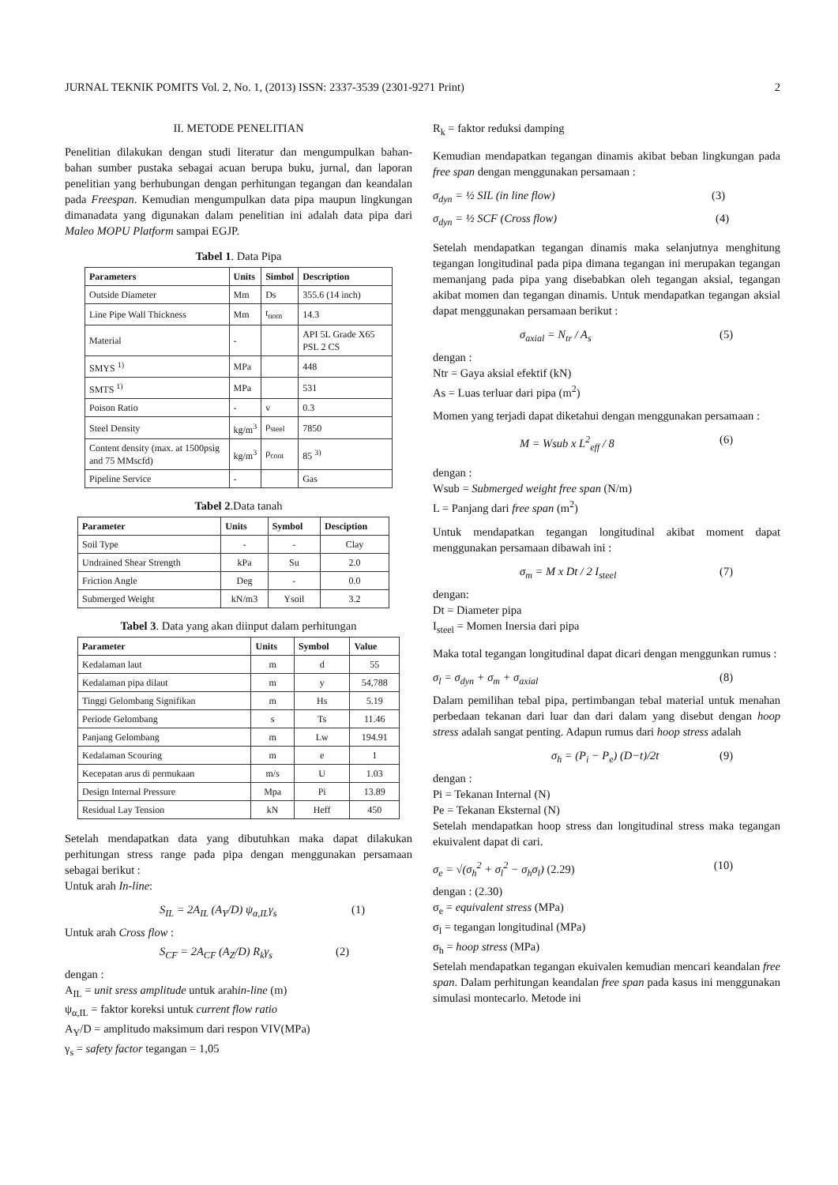JURNAL TEKNIK POMITS Vol. 2, No. 1, (2013) ISSN: 2337-3539 (2301-9271 Print) 2
II. METODE PENELITIAN
Penelitian dilakukan dengan studi literatur dan mengumpulkan bahan-bahan sumber pustaka sebagai acuan berupa buku, jurnal, dan laporan penelitian yang berhubungan dengan perhitungan tegangan dan keandalan pada Freespan. Kemudian mengumpulkan data pipa maupun lingkungan dimanadata yang digunakan dalam penelitian ini adalah data pipa dari Maleo MOPU Platform sampai EGJP.
Tabel 1. Data Pipa
| Parameters | Units | Simbol | Description |
| --- | --- | --- | --- |
| Outside Diameter | Mm | Ds | 355.6 (14 inch) |
| Line Pipe Wall Thickness | Mm | t<sub>nom</sub> | 14.3 |
| Material | - | | API 5L Grade X65 PSL 2 CS |
| SMYS <sup>1)</sup> | MPa | | 448 |
| SMTS <sup>1)</sup> | MPa | | 531 |
| Poison Ratio | - | v | 0.3 |
| Steel Density | kg/m<sup>3</sup> | ρ<sub>steel</sub> | 7850 |
| Content density (max. at 1500psig and 75 MMscfd) | kg/m<sup>3</sup> | ρ<sub>cont</sub> | 85 <sup>3)</sup> |
| Pipeline Service | - | | Gas |
Tabel 2.Data tanah
| Parameter | Units | Symbol | Desciption |
| --- | --- | --- | --- |
| Soil Type | - | - | Clay |
| Undrained Shear Strength | kPa | Su | 2.0 |
| Friction Angle | Deg | - | 0.0 |
| Submerged Weight | kN/m3 | Ysoil | 3.2 |
Tabel 3. Data yang akan diinput dalam perhitungan
| Parameter | Units | Symbol | Value |
| --- | --- | --- | --- |
| Kedalaman laut | m | d | 55 |
| Kedalaman pipa dilaut | m | y | 54,788 |
| Tinggi Gelombang Signifikan | m | Hs | 5.19 |
| Periode Gelombang | s | Ts | 11.46 |
| Panjang Gelombang | m | Lw | 194.91 |
| Kedalaman Scouring | m | e | 1 |
| Kecepatan arus di permukaan | m/s | U | 1.03 |
| Design Internal Pressure | Mpa | Pi | 13.89 |
| Residual Lay Tension | kN | Heff | 450 |
Setelah mendapatkan data yang dibutuhkan maka dapat dilakukan perhitungan stress range pada pipa dengan menggunakan persamaan sebagai berikut :
Untuk arah In-line:
S<sub>IL</sub> = 2A<sub>IL</sub> (A<sub>Y</sub>/D) ψ<sub>α,IL</sub>γ<sub>s</sub> (1)
Untuk arah Cross flow :
S<sub>CF</sub> = 2A<sub>CF</sub> (A<sub>Z</sub>/D) R<sub>k</sub>γ<sub>s</sub> (2)
dengan :
A<sub>IL</sub> = unit sress amplitude untuk arahin-line (m)
ψ<sub>α,IL</sub> = faktor koreksi untuk current flow ratio
A<sub>Y</sub>/D = amplitudo maksimum dari respon VIV(MPa)
γ<sub>s</sub> = safety factor tegangan = 1,05
R<sub>k</sub> = faktor reduksi damping
Kemudian mendapatkan tegangan dinamis akibat beban lingkungan pada free span dengan menggunakan persamaan :
σ<sub>dyn</sub> = ½ SIL (in line flow) (3)
σ<sub>dyn</sub> = ½ SCF (Cross flow) (4)
Setelah mendapatkan tegangan dinamis maka selanjutnya menghitung tegangan longitudinal pada pipa dimana tegangan ini merupakan tegangan memanjang pada pipa yang disebabkan oleh tegangan aksial, tegangan akibat momen dan tegangan dinamis. Untuk mendapatkan tegangan aksial dapat menggunakan persamaan berikut :
σ<sub>axial</sub> = N<sub>tr</sub> / A<sub>s</sub> (5)
dengan :
Ntr = Gaya aksial efektif (kN)
As = Luas terluar dari pipa (m<sup>2</sup>)
Momen yang terjadi dapat diketahui dengan menggunakan persamaan :
M = Wsub x L<sup>2</sup><sub>eff</sub> / 8 (6)
dengan :
Wsub = Submerged weight free span (N/m)
L = Panjang dari free span (m<sup>2</sup>)
Untuk mendapatkan tegangan longitudinal akibat moment dapat menggunakan persamaan dibawah ini :
σ<sub>m</sub> = M x Dt / 2 I<sub>steel</sub> (7)
dengan:
Dt = Diameter pipa
I<sub>steel</sub> = Momen Inersia dari pipa
Maka total tegangan longitudinal dapat dicari dengan menggunkan rumus :
σ<sub>l</sub> = σ<sub>dyn</sub> + σ<sub>m</sub> + σ<sub>axial</sub> (8)
Dalam pemilihan tebal pipa, pertimbangan tebal material untuk menahan perbedaan tekanan dari luar dan dari dalam yang disebut dengan hoop stress adalah sangat penting. Adapun rumus dari hoop stress adalah
σ<sub>h</sub> = (P<sub>i</sub> − P<sub>e</sub>) (D−t)/2t (9)
dengan :
Pi = Tekanan Internal (N)
Pe = Tekanan Eksternal (N)
Setelah mendapatkan hoop stress dan longitudinal stress maka tegangan ekuivalent dapat di cari.
σ<sub>e</sub> = √(σ<sub>h</sub><sup>2</sup> + σ<sub>l</sub><sup>2</sup> − σ<sub>h</sub>σ<sub>l</sub>) (2.29) (10)
dengan : (2.30)
σ<sub>e</sub> = equivalent stress (MPa)
σ<sub>l</sub> = tegangan longitudinal (MPa)
σ<sub>h</sub> = hoop stress (MPa)
Setelah mendapatkan tegangan ekuivalen kemudian mencari keandalan free span. Dalam perhitungan keandalan free span pada kasus ini menggunakan simulasi montecarlo. Metode ini